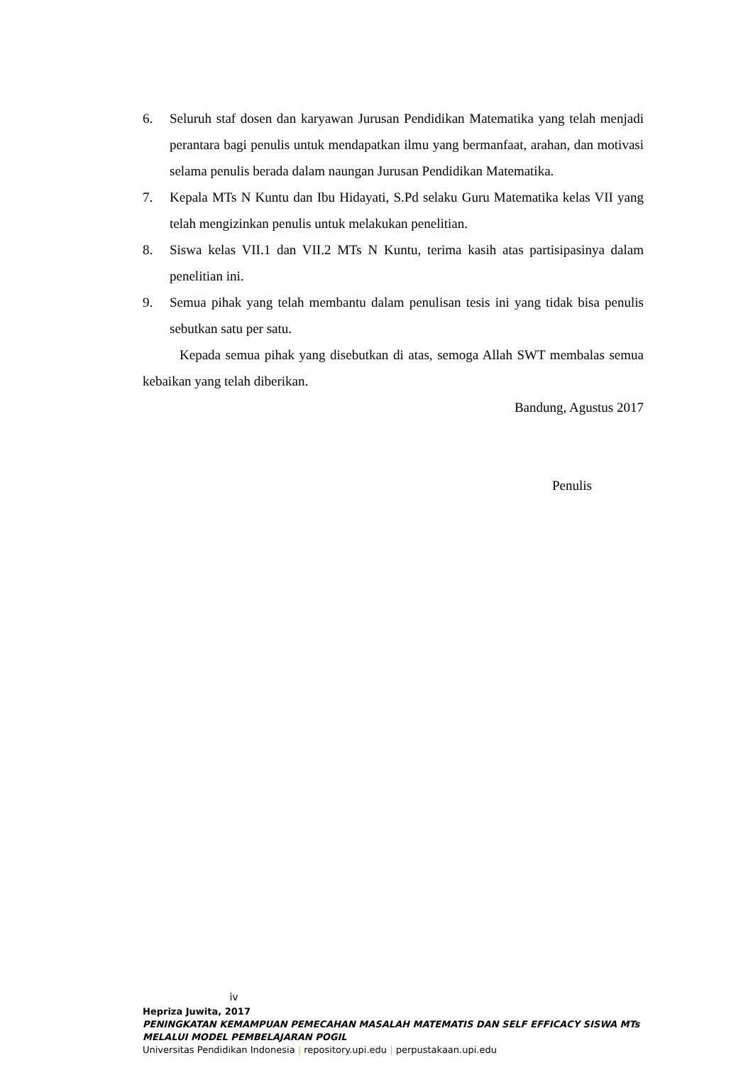6. Seluruh staf dosen dan karyawan Jurusan Pendidikan Matematika yang telah menjadi perantara bagi penulis untuk mendapatkan ilmu yang bermanfaat, arahan, dan motivasi selama penulis berada dalam naungan Jurusan Pendidikan Matematika.
7. Kepala MTs N Kuntu dan Ibu Hidayati, S.Pd selaku Guru Matematika kelas VII yang telah mengizinkan penulis untuk melakukan penelitian.
8. Siswa kelas VII.1 dan VII.2 MTs N Kuntu, terima kasih atas partisipasinya dalam penelitian ini.
9. Semua pihak yang telah membantu dalam penulisan tesis ini yang tidak bisa penulis sebutkan satu per satu.
Kepada semua pihak yang disebutkan di atas, semoga Allah SWT membalas semua kebaikan yang telah diberikan.
Bandung, Agustus 2017
Penulis
iv
Hepriza Juwita, 2017
PENINGKATAN KEMAMPUAN PEMECAHAN MASALAH MATEMATIS DAN SELF EFFICACY SISWA MTs MELALUI MODEL PEMBELAJARAN POGIL
Universitas Pendidikan Indonesia | repository.upi.edu | perpustakaan.upi.edu